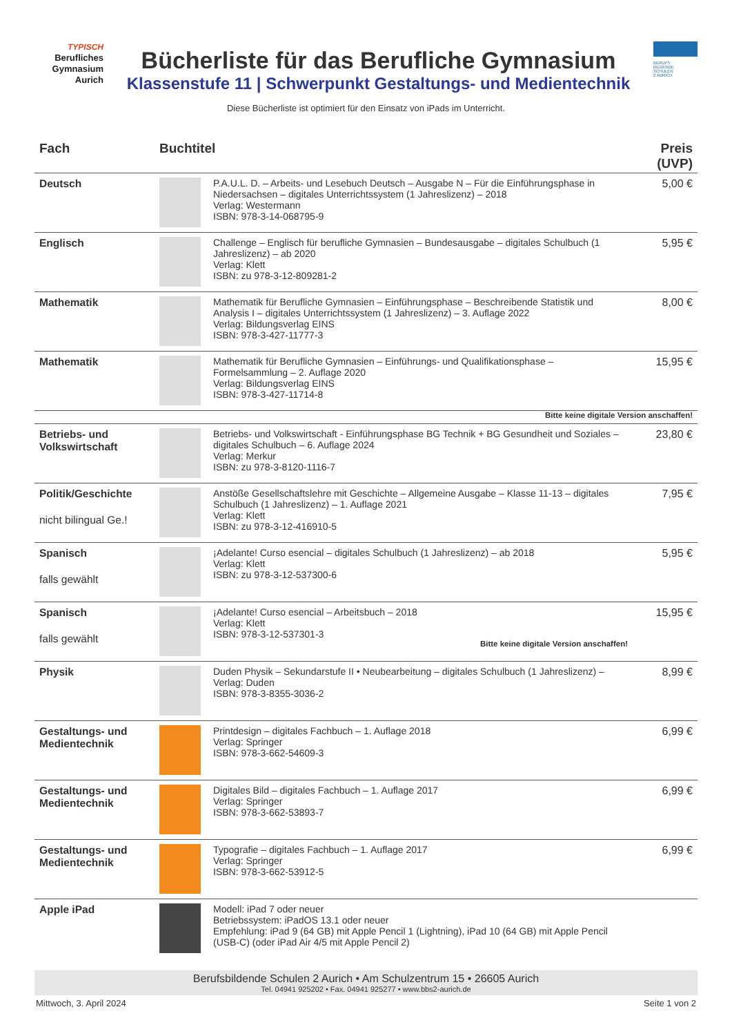TYPISCH
Berufliches
Gymnasium
Aurich
Bücherliste für das Berufliche Gymnasium
Klassenstufe 11 | Schwerpunkt Gestaltungs- und Medientechnik
BERUFS
BILDENDE
SCHULEN
2 AURICH
Diese Bücherliste ist optimiert für den Einsatz von iPads im Unterricht.
| Fach | Buchtitel | | Preis (UVP) |
| --- | --- | --- | --- |
| Deutsch | | P.A.U.L. D. – Arbeits- und Lesebuch Deutsch – Ausgabe N – Für die Einführungsphase in Niedersachsen – digitales Unterrichtssystem (1 Jahreslizenz) – 2018 Verlag: Westermann ISBN: 978-3-14-068795-9 | 5,00 € |
| Englisch | | Challenge – Englisch für berufliche Gymnasien – Bundesausgabe – digitales Schulbuch (1 Jahreslizenz) – ab 2020 Verlag: Klett ISBN: zu 978-3-12-809281-2 | 5,95 € |
| Mathematik | | Mathematik für Berufliche Gymnasien – Einführungsphase – Beschreibende Statistik und Analysis I – digitales Unterrichtssystem (1 Jahreslizenz) – 3. Auflage 2022 Verlag: Bildungsverlag EINS ISBN: 978-3-427-11777-3 | 8,00 € |
| Mathematik | | Mathematik für Berufliche Gymnasien – Einführungs- und Qualifikationsphase – Formelsammlung – 2. Auflage 2020 Verlag: Bildungsverlag EINS ISBN: 978-3-427-11714-8 | 15,95 € |
| Bitte keine digitale Version anschaffen! | | | |
| Betriebs- und Volkswirtschaft | | Betriebs- und Volkswirtschaft - Einführungsphase BG Technik + BG Gesundheit und Soziales – digitales Schulbuch – 6. Auflage 2024 Verlag: Merkur ISBN: zu 978-3-8120-1116-7 | 23,80 € |
| Politik/Geschichte nicht bilingual Ge.! | | Anstöße Gesellschaftslehre mit Geschichte – Allgemeine Ausgabe – Klasse 11-13 – digitales Schulbuch (1 Jahreslizenz) – 1. Auflage 2021 Verlag: Klett ISBN: zu 978-3-12-416910-5 | 7,95 € |
| Spanisch falls gewählt | | ¡Adelante! Curso esencial – digitales Schulbuch (1 Jahreslizenz) – ab 2018 Verlag: Klett ISBN: zu 978-3-12-537300-6 | 5,95 € |
| Spanisch falls gewählt | | ¡Adelante! Curso esencial – Arbeitsbuch – 2018 Verlag: Klett ISBN: 978-3-12-537301-3 Bitte keine digitale Version anschaffen! | 15,95 € |
| Physik | | Duden Physik – Sekundarstufe II • Neubearbeitung – digitales Schulbuch (1 Jahreslizenz) – Verlag: Duden ISBN: 978-3-8355-3036-2 | 8,99 € |
| Gestaltungs- und Medientechnik | | Printdesign – digitales Fachbuch – 1. Auflage 2018 Verlag: Springer ISBN: 978-3-662-54609-3 | 6,99 € |
| Gestaltungs- und Medientechnik | | Digitales Bild – digitales Fachbuch – 1. Auflage 2017 Verlag: Springer ISBN: 978-3-662-53893-7 | 6,99 € |
| Gestaltungs- und Medientechnik | | Typografie – digitales Fachbuch – 1. Auflage 2017 Verlag: Springer ISBN: 978-3-662-53912-5 | 6,99 € |
| Apple iPad | | Modell: iPad 7 oder neuer Betriebssystem: iPadOS 13.1 oder neuer Empfehlung: iPad 9 (64 GB) mit Apple Pencil 1 (Lightning), iPad 10 (64 GB) mit Apple Pencil (USB-C) (oder iPad Air 4/5 mit Apple Pencil 2) | |
Berufsbildende Schulen 2 Aurich • Am Schulzentrum 15 • 26605 Aurich
Tel. 04941 925202 • Fax. 04941 925277 • www.bbs2-aurich.de
Mittwoch, 3. April 2024 Seite 1 von 2